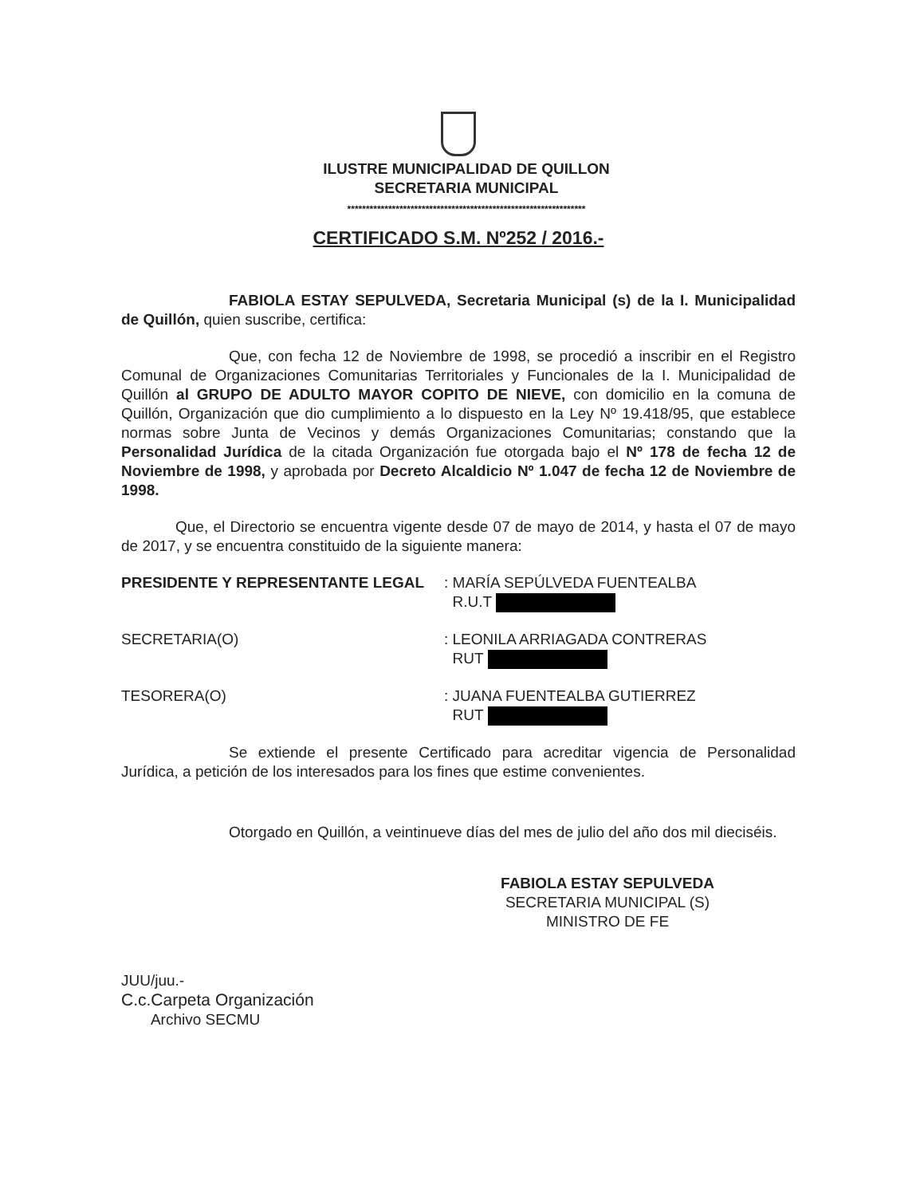ILUSTRE MUNICIPALIDAD DE QUILLON
SECRETARIA MUNICIPAL
****************************************************************
CERTIFICADO S.M. Nº252 / 2016.-
FABIOLA ESTAY SEPULVEDA, Secretaria Municipal (s) de la I. Municipalidad de Quillón, quien suscribe, certifica:
Que, con fecha 12 de Noviembre de 1998, se procedió a inscribir en el Registro Comunal de Organizaciones Comunitarias Territoriales y Funcionales de la I. Municipalidad de Quillón al GRUPO DE ADULTO MAYOR COPITO DE NIEVE, con domicilio en la comuna de Quillón, Organización que dio cumplimiento a lo dispuesto en la Ley Nº 19.418/95, que establece normas sobre Junta de Vecinos y demás Organizaciones Comunitarias; constando que la Personalidad Jurídica de la citada Organización fue otorgada bajo el Nº 178 de fecha 12 de Noviembre de 1998, y aprobada por Decreto Alcaldicio Nº 1.047 de fecha 12 de Noviembre de 1998.
Que, el Directorio se encuentra vigente desde 07 de mayo de 2014, y hasta el 07 de mayo de 2017, y se encuentra constituido de la siguiente manera:
PRESIDENTE Y REPRESENTANTE LEGAL : MARÍA SEPÚLVEDA FUENTEALBA
R.U.T
SECRETARIA(O) : LEONILA ARRIAGADA CONTRERAS
RUT
TESORERA(O) : JUANA FUENTEALBA GUTIERREZ
RUT
Se extiende el presente Certificado para acreditar vigencia de Personalidad Jurídica, a petición de los interesados para los fines que estime convenientes.
Otorgado en Quillón, a veintinueve días del mes de julio del año dos mil dieciséis.
FABIOLA ESTAY SEPULVEDA
SECRETARIA MUNICIPAL (S)
MINISTRO DE FE
JUU/juu.-
C.c.Carpeta Organización
Archivo SECMU